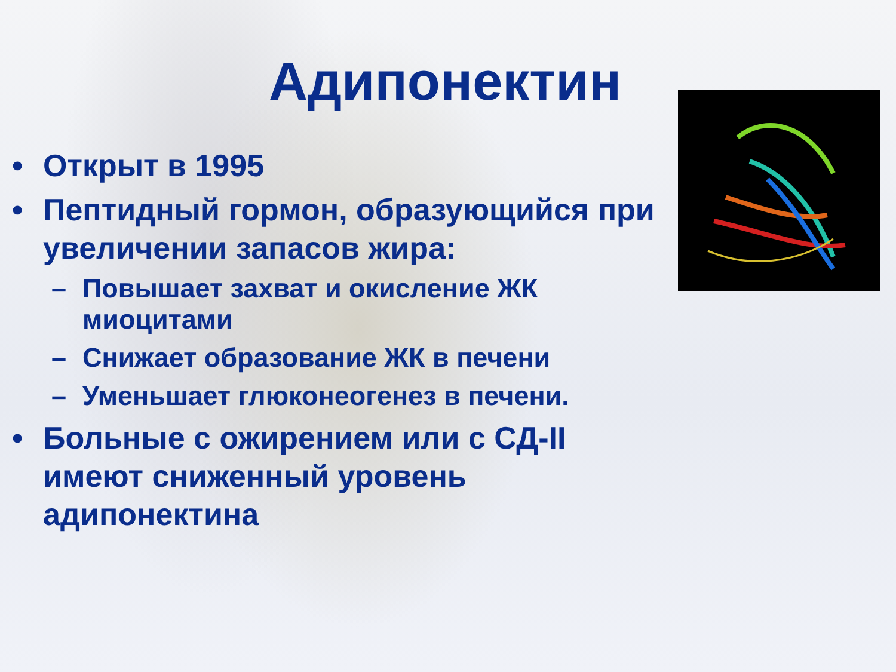Адипонектин
• Открыт в 1995
• Пептидный гормон, образующийся при увеличении запасов жира:
– Повышает захват и окисление ЖК миоцитами
– Снижает образование ЖК в печени
– Уменьшает глюконеогенез в печени.
• Больные с ожирением или с СД-II имеют сниженный уровень адипонектина